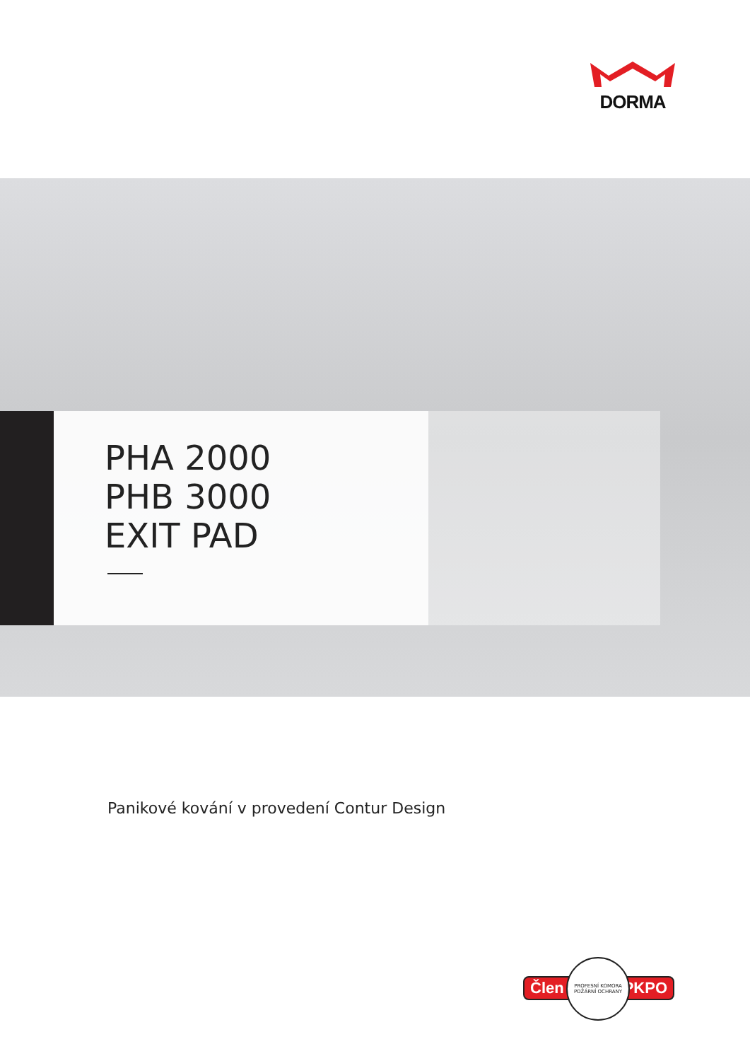DORMA
PHA 2000
PHB 3000
EXIT PAD
Panikové kování v provedení Contur Design
Člen PKPO
PROFESNÍ KOMORA POŽÁRNÍ OCHRANY